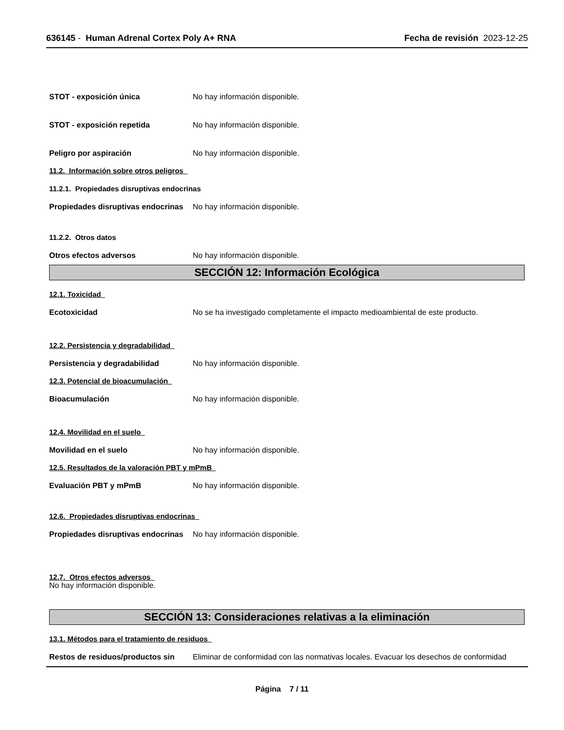636145 - Human Adrenal Cortex Poly A+ RNA
Fecha de revisión 2023-12-25
STOT - exposición única No hay información disponible.
STOT - exposición repetida No hay información disponible.
Peligro por aspiración No hay información disponible.
11.2. Información sobre otros peligros
11.2.1. Propiedades disruptivas endocrinas
Propiedades disruptivas endocrinas
No hay información disponible.
11.2.2. Otros datos
Otros efectos adversos No hay información disponible.
SECCIÓN 12: Información Ecológica
12.1. Toxicidad
Ecotoxicidad No se ha investigado completamente el impacto medioambiental de este producto.
12.2. Persistencia y degradabilidad
Persistencia y degradabilidad No hay información disponible.
12.3. Potencial de bioacumulación
Bioacumulación No hay información disponible.
12.4. Movilidad en el suelo
Movilidad en el suelo No hay información disponible.
12.5. Resultados de la valoración PBT y mPmB
Evaluación PBT y mPmB No hay información disponible.
12.6. Propiedades disruptivas endocrinas
Propiedades disruptivas endocrinas
No hay información disponible.
12.7. Otros efectos adversos
No hay información disponible.
SECCIÓN 13: Consideraciones relativas a la eliminación
13.1. Métodos para el tratamiento de residuos
Restos de residuos/productos sin
Eliminar de conformidad con las normativas locales. Evacuar los desechos de conformidad
Página 7 / 11